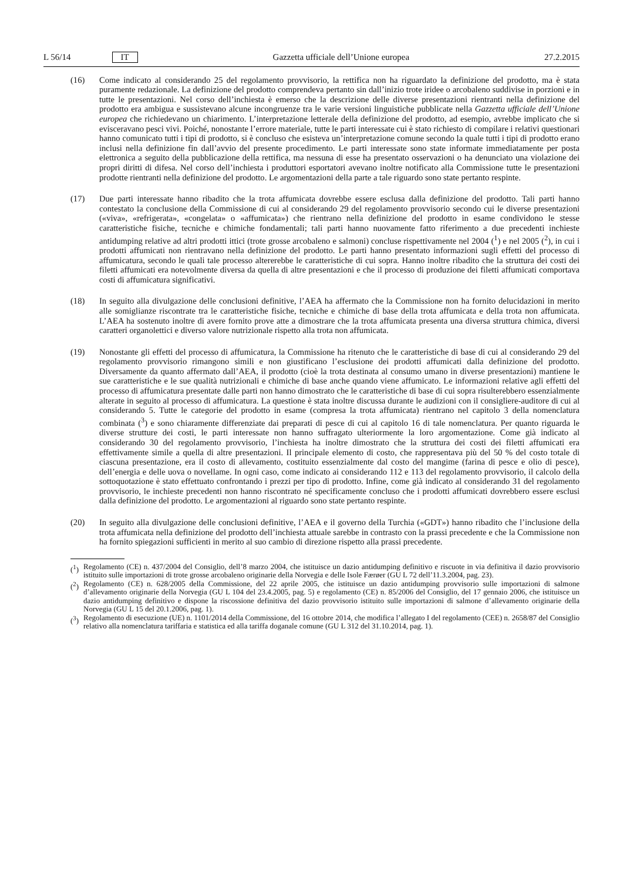L 56/14 IT Gazzetta ufficiale dell’Unione europea 27.2.2015
(16) Come indicato al considerando 25 del regolamento provvisorio, la rettifica non ha riguardato la definizione del prodotto, ma è stata puramente redazionale. La definizione del prodotto comprendeva pertanto sin dall’inizio trote iridee o arcobaleno suddivise in porzioni e in tutte le presentazioni. Nel corso dell’inchiesta è emerso che la descrizione delle diverse presentazioni rientranti nella definizione del prodotto era ambigua e sussistevano alcune incongruenze tra le varie versioni linguistiche pubblicate nella Gazzetta ufficiale dell’Unione europea che richiedevano un chiarimento. L’interpretazione letterale della definizione del prodotto, ad esempio, avrebbe implicato che si evisceravano pesci vivi. Poiché, nonostante l’errore materiale, tutte le parti interessate cui è stato richiesto di compilare i relativi questionari hanno comunicato tutti i tipi di prodotto, si è concluso che esisteva un’interpretazione comune secondo la quale tutti i tipi di prodotto erano inclusi nella definizione fin dall’avvio del presente procedimento. Le parti interessate sono state informate immediatamente per posta elettronica a seguito della pubblicazione della rettifica, ma nessuna di esse ha presentato osservazioni o ha denunciato una violazione dei propri diritti di difesa. Nel corso dell’inchiesta i produttori esportatori avevano inoltre notificato alla Commissione tutte le presentazioni prodotte rientranti nella definizione del prodotto. Le argomentazioni della parte a tale riguardo sono state pertanto respinte.
(17) Due parti interessate hanno ribadito che la trota affumicata dovrebbe essere esclusa dalla definizione del prodotto. Tali parti hanno contestato la conclusione della Commissione di cui al considerando 29 del regolamento provvisorio secondo cui le diverse presentazioni («viva», «refrigerata», «congelata» o «affumicata») che rientrano nella definizione del prodotto in esame condividono le stesse caratteristiche fisiche, tecniche e chimiche fondamentali; tali parti hanno nuovamente fatto riferimento a due precedenti inchieste antidumping relative ad altri prodotti ittici (trote grosse arcobaleno e salmoni) concluse rispettivamente nel 2004 (<sup>1</sup>) e nel 2005 (<sup>2</sup>), in cui i prodotti affumicati non rientravano nella definizione del prodotto. Le parti hanno presentato informazioni sugli effetti del processo di affumicatura, secondo le quali tale processo altererebbe le caratteristiche di cui sopra. Hanno inoltre ribadito che la struttura dei costi dei filetti affumicati era notevolmente diversa da quella di altre presentazioni e che il processo di produzione dei filetti affumicati comportava costi di affumicatura significativi.
(18) In seguito alla divulgazione delle conclusioni definitive, l’AEA ha affermato che la Commissione non ha fornito delucidazioni in merito alle somiglianze riscontrate tra le caratteristiche fisiche, tecniche e chimiche di base della trota affumicata e della trota non affumicata. L’AEA ha sostenuto inoltre di avere fornito prove atte a dimostrare che la trota affumicata presenta una diversa struttura chimica, diversi caratteri organolettici e diverso valore nutrizionale rispetto alla trota non affumicata.
(19) Nonostante gli effetti del processo di affumicatura, la Commissione ha ritenuto che le caratteristiche di base di cui al considerando 29 del regolamento provvisorio rimangono simili e non giustificano l’esclusione dei prodotti affumicati dalla definizione del prodotto. Diversamente da quanto affermato dall’AEA, il prodotto (cioè la trota destinata al consumo umano in diverse presentazioni) mantiene le sue caratteristiche e le sue qualità nutrizionali e chimiche di base anche quando viene affumicato. Le informazioni relative agli effetti del processo di affumicatura presentate dalle parti non hanno dimostrato che le caratteristiche di base di cui sopra risulterebbero essenzialmente alterate in seguito al processo di affumicatura. La questione è stata inoltre discussa durante le audizioni con il consigliere-auditore di cui al considerando 5. Tutte le categorie del prodotto in esame (compresa la trota affumicata) rientrano nel capitolo 3 della nomenclatura combinata (<sup>3</sup>) e sono chiaramente differenziate dai preparati di pesce di cui al capitolo 16 di tale nomenclatura. Per quanto riguarda le diverse strutture dei costi, le parti interessate non hanno suffragato ulteriormente la loro argomentazione. Come già indicato al considerando 30 del regolamento provvisorio, l’inchiesta ha inoltre dimostrato che la struttura dei costi dei filetti affumicati era effettivamente simile a quella di altre presentazioni. Il principale elemento di costo, che rappresentava più del 50 % del costo totale di ciascuna presentazione, era il costo di allevamento, costituito essenzialmente dal costo del mangime (farina di pesce e olio di pesce), dell’energia e delle uova o novellame. In ogni caso, come indicato ai considerando 112 e 113 del regolamento provvisorio, il calcolo della sottoquotazione è stato effettuato confrontando i prezzi per tipo di prodotto. Infine, come già indicato al considerando 31 del regolamento provvisorio, le inchieste precedenti non hanno riscontrato né specificamente concluso che i prodotti affumicati dovrebbero essere esclusi dalla definizione del prodotto. Le argomentazioni al riguardo sono state pertanto respinte.
(20) In seguito alla divulgazione delle conclusioni definitive, l’AEA e il governo della Turchia («GDT») hanno ribadito che l’inclusione della trota affumicata nella definizione del prodotto dell’inchiesta attuale sarebbe in contrasto con la prassi precedente e che la Commissione non ha fornito spiegazioni sufficienti in merito al suo cambio di direzione rispetto alla prassi precedente.
(<sup>1</sup>)
Regolamento (CE) n. 437/2004 del Consiglio, dell’8 marzo 2004, che istituisce un dazio antidumping definitivo e riscuote in via definitiva il dazio provvisorio istituito sulle importazioni di trote grosse arcobaleno originarie della Norvegia e delle Isole Færøer (GU L 72 dell’11.3.2004, pag. 23).
(<sup>2</sup>)
Regolamento (CE) n. 628/2005 della Commissione, del 22 aprile 2005, che istituisce un dazio antidumping provvisorio sulle importazioni di salmone d’allevamento originarie della Norvegia (GU L 104 del 23.4.2005, pag. 5) e regolamento (CE) n. 85/2006 del Consiglio, del 17 gennaio 2006, che istituisce un dazio antidumping definitivo e dispone la riscossione definitiva del dazio provvisorio istituito sulle importazioni di salmone d’allevamento originarie della Norvegia (GU L 15 del 20.1.2006, pag. 1).
(<sup>3</sup>)
Regolamento di esecuzione (UE) n. 1101/2014 della Commissione, del 16 ottobre 2014, che modifica l’allegato I del regolamento (CEE) n. 2658/87 del Consiglio relativo alla nomenclatura tariffaria e statistica ed alla tariffa doganale comune (GU L 312 del 31.10.2014, pag. 1).